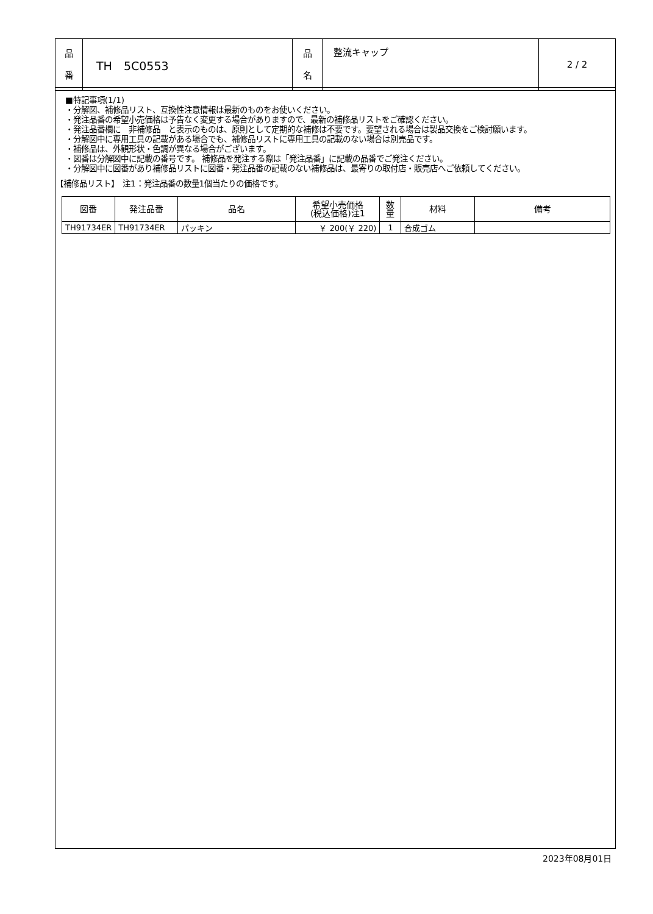| 品 番 | TH 5C0553 | 品 名 | 整流キャップ | 2 / 2 |
■特記事項(1/1)
・分解図、補修品リスト、互換性注意情報は最新のものをお使いください。
・発注品番の希望小売価格は予告なく変更する場合がありますので、最新の補修品リストをご確認ください。
・発注品番欄に　非補修品　と表示のものは、原則として定期的な補修は不要です。要望される場合は製品交換をご検討願います。
・分解図中に専用工具の記載がある場合でも、補修品リストに専用工具の記載のない場合は別売品です。
・補修品は、外観形状・色調が異なる場合がございます。
・図番は分解図中に記載の番号です。 補修品を発注する際は「発注品番」に記載の品番でご発注ください。
・分解図中に図番があり補修品リストに図番・発注品番の記載のない補修品は、最寄りの取付店・販売店へご依頼してください。
【補修品リスト】　注1：発注品番の数量1個当たりの価格です。
| 図番 | 発注品番 | 品名 | 希望小売価格 (税込価格)注1 | 数 量 | 材料 | 備考 |
| --- | --- | --- | --- | --- | --- | --- |
| TH91734ER | TH91734ER | パッキン | ￥ 200(￥ 220) | 1 | 合成ゴム | |
2023年08月01日